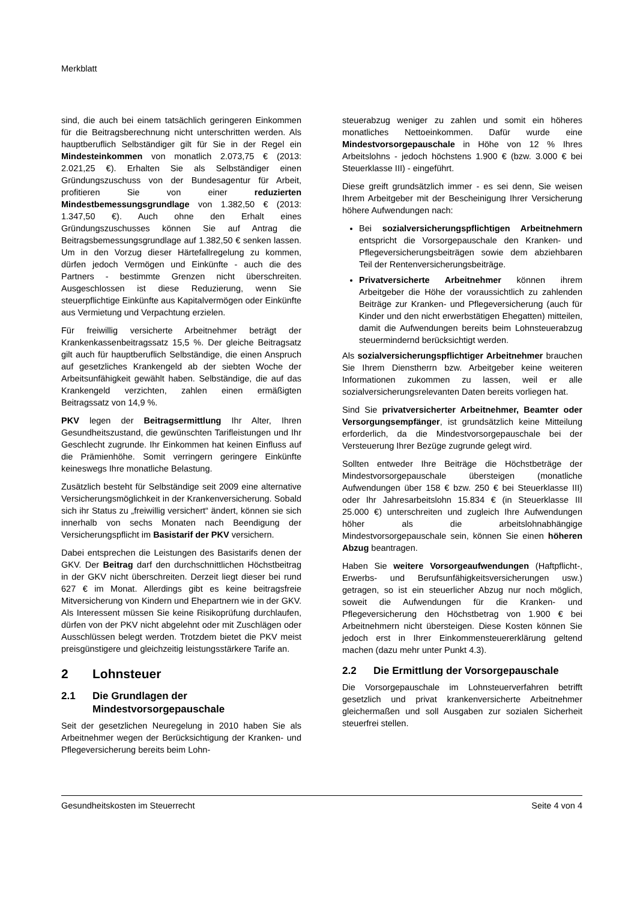Merkblatt
sind, die auch bei einem tatsächlich geringeren Einkommen für die Beitragsberechnung nicht unterschritten werden. Als hauptberuflich Selbständiger gilt für Sie in der Regel ein Mindesteinkommen von monatlich 2.073,75 € (2013: 2.021,25 €). Erhalten Sie als Selbständiger einen Gründungszuschuss von der Bundesagentur für Arbeit, profitieren Sie von einer reduzierten Mindestbemessungsgrundlage von 1.382,50 € (2013: 1.347,50 €). Auch ohne den Erhalt eines Gründungszuschusses können Sie auf Antrag die Beitragsbemessungsgrundlage auf 1.382,50 € senken lassen. Um in den Vorzug dieser Härtefallregelung zu kommen, dürfen jedoch Vermögen und Einkünfte - auch die des Partners - bestimmte Grenzen nicht überschreiten. Ausgeschlossen ist diese Reduzierung, wenn Sie steuerpflichtige Einkünfte aus Kapitalvermögen oder Einkünfte aus Vermietung und Verpachtung erzielen.
Für freiwillig versicherte Arbeitnehmer beträgt der Krankenkassenbeitragssatz 15,5 %. Der gleiche Beitragsatz gilt auch für hauptberuflich Selbständige, die einen Anspruch auf gesetzliches Krankengeld ab der siebten Woche der Arbeitsunfähigkeit gewählt haben. Selbständige, die auf das Krankengeld verzichten, zahlen einen ermäßigten Beitragssatz von 14,9 %.
PKV legen der Beitragsermittlung Ihr Alter, Ihren Gesundheitszustand, die gewünschten Tarifleistungen und Ihr Geschlecht zugrunde. Ihr Einkommen hat keinen Einfluss auf die Prämienhöhe. Somit verringern geringere Einkünfte keineswegs Ihre monatliche Belastung.
Zusätzlich besteht für Selbständige seit 2009 eine alternative Versicherungsmöglichkeit in der Krankenversicherung. Sobald sich ihr Status zu „freiwillig versichert“ ändert, können sie sich innerhalb von sechs Monaten nach Beendigung der Versicherungspflicht im Basistarif der PKV versichern.
Dabei entsprechen die Leistungen des Basistarifs denen der GKV. Der Beitrag darf den durchschnittlichen Höchstbeitrag in der GKV nicht überschreiten. Derzeit liegt dieser bei rund 627 € im Monat. Allerdings gibt es keine beitragsfreie Mitversicherung von Kindern und Ehepartnern wie in der GKV. Als Interessent müssen Sie keine Risikoprüfung durchlaufen, dürfen von der PKV nicht abgelehnt oder mit Zuschlägen oder Ausschlüssen belegt werden. Trotzdem bietet die PKV meist preisgünstigere und gleichzeitig leistungsstärkere Tarife an.
2 Lohnsteuer
2.1 Die Grundlagen der Mindestvorsorgepauschale
Seit der gesetzlichen Neuregelung in 2010 haben Sie als Arbeitnehmer wegen der Berücksichtigung der Kranken- und Pflegeversicherung bereits beim Lohn-
steuerabzug weniger zu zahlen und somit ein höheres monatliches Nettoeinkommen. Dafür wurde eine Mindestvorsorgepauschale in Höhe von 12 % Ihres Arbeitslohns - jedoch höchstens 1.900 € (bzw. 3.000 € bei Steuerklasse III) - eingeführt.
Diese greift grundsätzlich immer - es sei denn, Sie weisen Ihrem Arbeitgeber mit der Bescheinigung Ihrer Versicherung höhere Aufwendungen nach:
Bei sozialversicherungspflichtigen Arbeitnehmern entspricht die Vorsorgepauschale den Kranken- und Pflegeversicherungsbeiträgen sowie dem abziehbaren Teil der Rentenversicherungsbeiträge.
Privatversicherte Arbeitnehmer können ihrem Arbeitgeber die Höhe der voraussichtlich zu zahlenden Beiträge zur Kranken- und Pflegeversicherung (auch für Kinder und den nicht erwerbstätigen Ehegatten) mitteilen, damit die Aufwendungen bereits beim Lohnsteuerabzug steuermindernd berücksichtigt werden.
Als sozialversicherungspflichtiger Arbeitnehmer brauchen Sie Ihrem Dienstherrn bzw. Arbeitgeber keine weiteren Informationen zukommen zu lassen, weil er alle sozialversicherungsrelevanten Daten bereits vorliegen hat.
Sind Sie privatversicherter Arbeitnehmer, Beamter oder Versorgungsempfänger, ist grundsätzlich keine Mitteilung erforderlich, da die Mindestvorsorgepauschale bei der Versteuerung Ihrer Bezüge zugrunde gelegt wird.
Sollten entweder Ihre Beiträge die Höchstbeträge der Mindestvorsorgepauschale übersteigen (monatliche Aufwendungen über 158 € bzw. 250 € bei Steuerklasse III) oder Ihr Jahresarbeitslohn 15.834 € (in Steuerklasse III 25.000 €) unterschreiten und zugleich Ihre Aufwendungen höher als die arbeitslohnabhängige Mindestvorsorgepauschale sein, können Sie einen höheren Abzug beantragen.
Haben Sie weitere Vorsorgeaufwendungen (Haftpflicht-, Erwerbs- und Berufsunfähigkeitsversicherungen usw.) getragen, so ist ein steuerlicher Abzug nur noch möglich, soweit die Aufwendungen für die Kranken- und Pflegeversicherung den Höchstbetrag von 1.900 € bei Arbeitnehmern nicht übersteigen. Diese Kosten können Sie jedoch erst in Ihrer Einkommensteuererklärung geltend machen (dazu mehr unter Punkt 4.3).
2.2 Die Ermittlung der Vorsorgepauschale
Die Vorsorgepauschale im Lohnsteuerverfahren betrifft gesetzlich und privat krankenversicherte Arbeitnehmer gleichermaßen und soll Ausgaben zur sozialen Sicherheit steuerfrei stellen.
Gesundheitskosten im Steuerrecht Seite 4 von 4